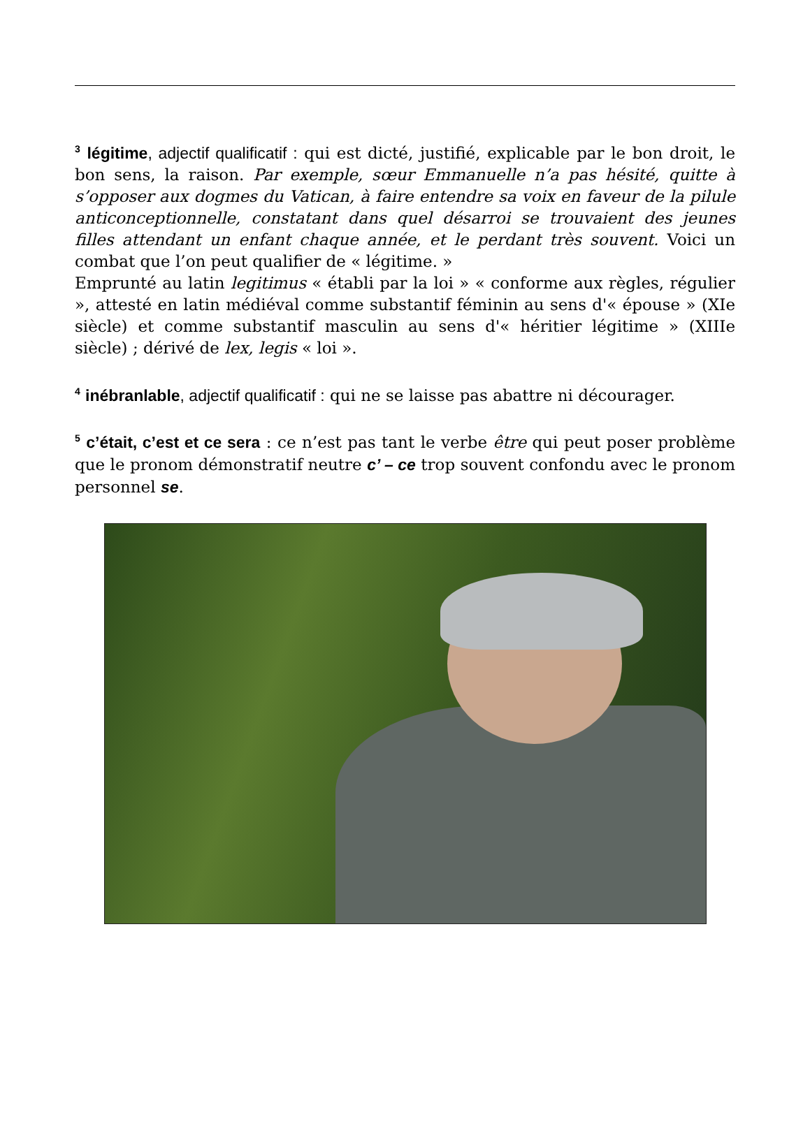<sup>3</sup> légitime, adjectif qualificatif : qui est dicté, justifié, explicable par le bon droit, le bon sens, la raison. Par exemple, sœur Emmanuelle n’a pas hésité, quitte à s’opposer aux dogmes du Vatican, à faire entendre sa voix en faveur de la pilule anticonceptionnelle, constatant dans quel désarroi se trouvaient des jeunes filles attendant un enfant chaque année, et le perdant très souvent. Voici un combat que l’on peut qualifier de « légitime. »
Emprunté au latin legitimus « établi par la loi » « conforme aux règles, régulier », attesté en latin médiéval comme substantif féminin au sens d'« épouse » (XIe siècle) et comme substantif masculin au sens d'« héritier légitime » (XIIIe siècle) ; dérivé de lex, legis « loi ».
<sup>4</sup> inébranlable, adjectif qualificatif : qui ne se laisse pas abattre ni décourager.
<sup>5</sup> c’était, c’est et ce sera : ce n’est pas tant le verbe être qui peut poser problème que le pronom démonstratif neutre c’ – ce trop souvent confondu avec le pronom personnel se.